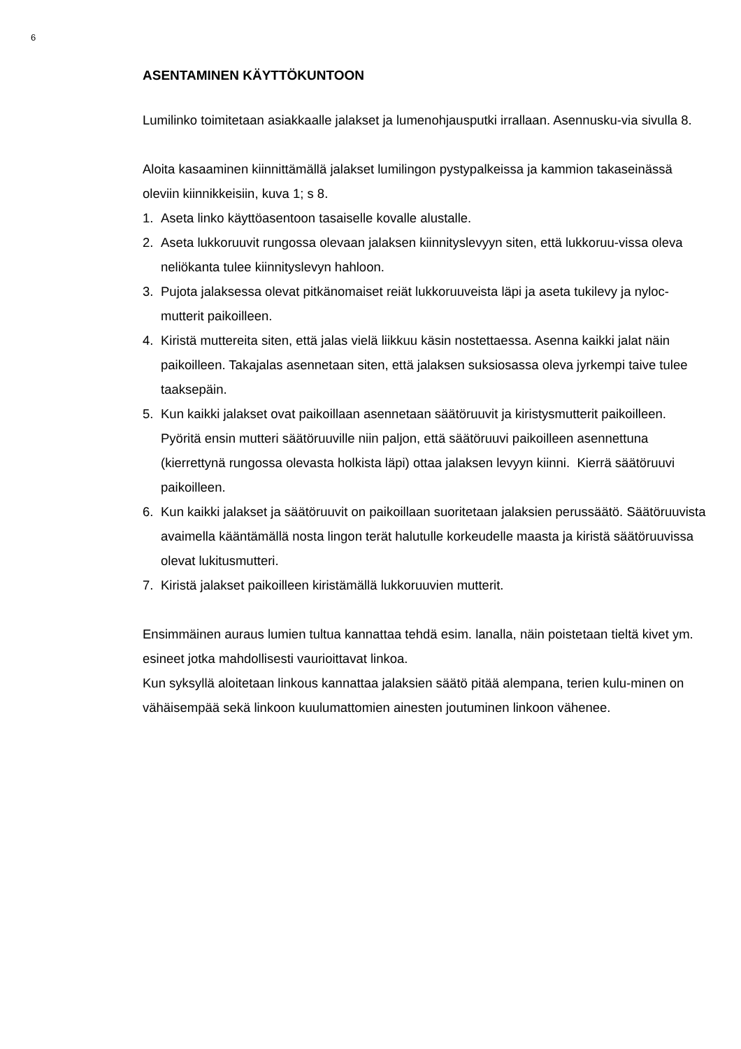6
ASENTAMINEN KÄYTTÖKUNTOON
Lumilinko toimitetaan asiakkaalle jalakset ja lumenohjausputki irrallaan. Asennusku-via sivulla 8.
Aloita kasaaminen kiinnittämällä jalakset lumilingon pystypalkeissa ja kammion takaseinässä oleviin kiinnikkeisiin, kuva 1; s 8.
1. Aseta linko käyttöasentoon tasaiselle kovalle alustalle.
2. Aseta lukkoruuvit rungossa olevaan jalaksen kiinnityslevyyn siten, että lukkoruu-vissa oleva neliökanta tulee kiinnityslevyn hahloon.
3. Pujota jalaksessa olevat pitkänomaiset reiät lukkoruuveista läpi ja aseta tukilevy ja nyloc-mutterit paikoilleen.
4. Kiristä muttereita siten, että jalas vielä liikkuu käsin nostettaessa. Asenna kaikki jalat näin paikoilleen. Takajalas asennetaan siten, että jalaksen suksiosassa oleva jyrkempi taive tulee taaksepäin.
5. Kun kaikki jalakset ovat paikoillaan asennetaan säätöruuvit ja kiristysmutterit paikoilleen. Pyöritä ensin mutteri säätöruuville niin paljon, että säätöruuvi paikoilleen asennettuna (kierrettynä rungossa olevasta holkista läpi) ottaa jalaksen levyyn kiinni. Kierrä säätöruuvi paikoilleen.
6. Kun kaikki jalakset ja säätöruuvit on paikoillaan suoritetaan jalaksien perussäätö. Säätöruuvista avaimella kääntämällä nosta lingon terät halutulle korkeudelle maasta ja kiristä säätöruuvissa olevat lukitusmutteri.
7. Kiristä jalakset paikoilleen kiristämällä lukkoruuvien mutterit.
Ensimmäinen auraus lumien tultua kannattaa tehdä esim. lanalla, näin poistetaan tieltä kivet ym. esineet jotka mahdollisesti vaurioittavat linkoa.
Kun syksyllä aloitetaan linkous kannattaa jalaksien säätö pitää alempana, terien kulu-minen on vähäisempää sekä linkoon kuulumattomien ainesten joutuminen linkoon vähenee.